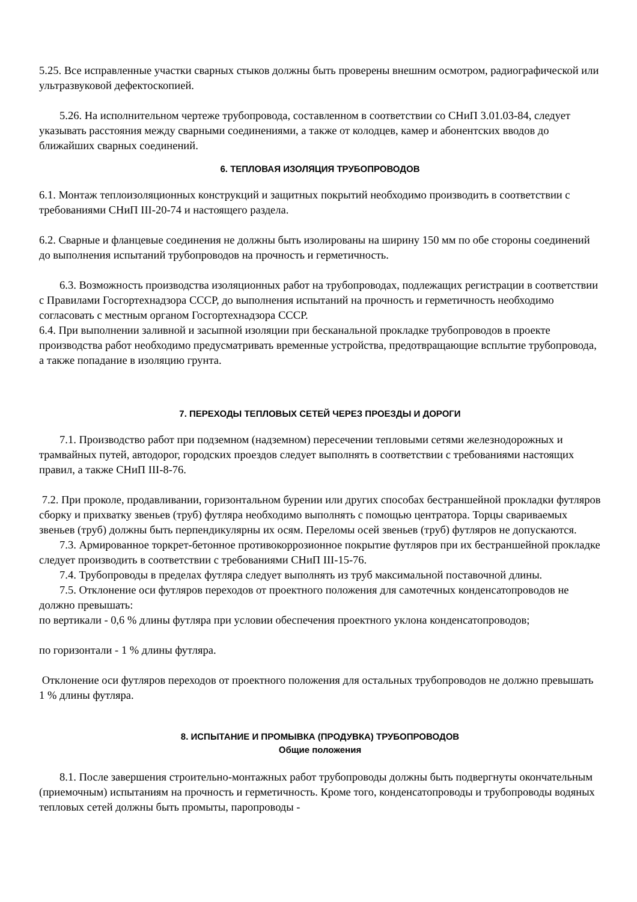5.25. Все исправленные участки сварных стыков должны быть проверены внешним осмотром, радиографической или ультразвуковой дефектоскопией.
5.26. На исполнительном чертеже трубопровода, составленном в соответствии со СНиП 3.01.03-84, следует указывать расстояния между сварными соединениями, а также от колодцев, камер и абонентских вводов до ближайших сварных соединений.
6. ТЕПЛОВАЯ ИЗОЛЯЦИЯ ТРУБОПРОВОДОВ
6.1. Монтаж теплоизоляционных конструкций и защитных покрытий необходимо производить в соответствии с требованиями СНиП III-20-74 и настоящего раздела.
6.2. Сварные и фланцевые соединения не должны быть изолированы на ширину 150 мм по обе стороны соединений до выполнения испытаний трубопроводов на прочность и герметичность.
6.3. Возможность производства изоляционных работ на трубопроводах, подлежащих регистрации в соответствии с Правилами Госгортехнадзора СССР, до выполнения испытаний на прочность и герметичность необходимо согласовать с местным органом Госгортехнадзора СССР.
6.4. При выполнении заливной и засыпной изоляции при бесканальной прокладке трубопроводов в проекте производства работ необходимо предусматривать временные устройства, предотвращающие всплытие трубопровода, а также попадание в изоляцию грунта.
7. ПЕРЕХОДЫ ТЕПЛОВЫХ СЕТЕЙ ЧЕРЕЗ ПРОЕЗДЫ И ДОРОГИ
7.1. Производство работ при подземном (надземном) пересечении тепловыми сетями железнодорожных и трамвайных путей, автодорог, городских проездов следует выполнять в соответствии с требованиями настоящих правил, а также СНиП III-8-76.
7.2. При проколе, продавливании, горизонтальном бурении или других способах бестраншейной прокладки футляров сборку и прихватку звеньев (труб) футляра необходимо выполнять с помощью центратора. Торцы свариваемых звеньев (труб) должны быть перпендикулярны их осям. Переломы осей звеньев (труб) футляров не допускаются.
7.3. Армированное торкрет-бетонное противокоррозионное покрытие футляров при их бестраншейной прокладке следует производить в соответствии с требованиями СНиП III-15-76.
7.4. Трубопроводы в пределах футляра следует выполнять из труб максимальной поставочной длины.
7.5. Отклонение оси футляров переходов от проектного положения для самотечных конденсатопроводов не должно превышать:
по вертикали - 0,6 % длины футляра при условии обеспечения проектного уклона конденсатопроводов;
по горизонтали - 1 % длины футляра.
Отклонение оси футляров переходов от проектного положения для остальных трубопроводов не должно превышать 1 % длины футляра.
8. ИСПЫТАНИЕ И ПРОМЫВКА (ПРОДУВКА) ТРУБОПРОВОДОВ
Общие положения
8.1. После завершения строительно-монтажных работ трубопроводы должны быть подвергнуты окончательным (приемочным) испытаниям на прочность и герметичность. Кроме того, конденсатопроводы и трубопроводы водяных тепловых сетей должны быть промыты, паропроводы -